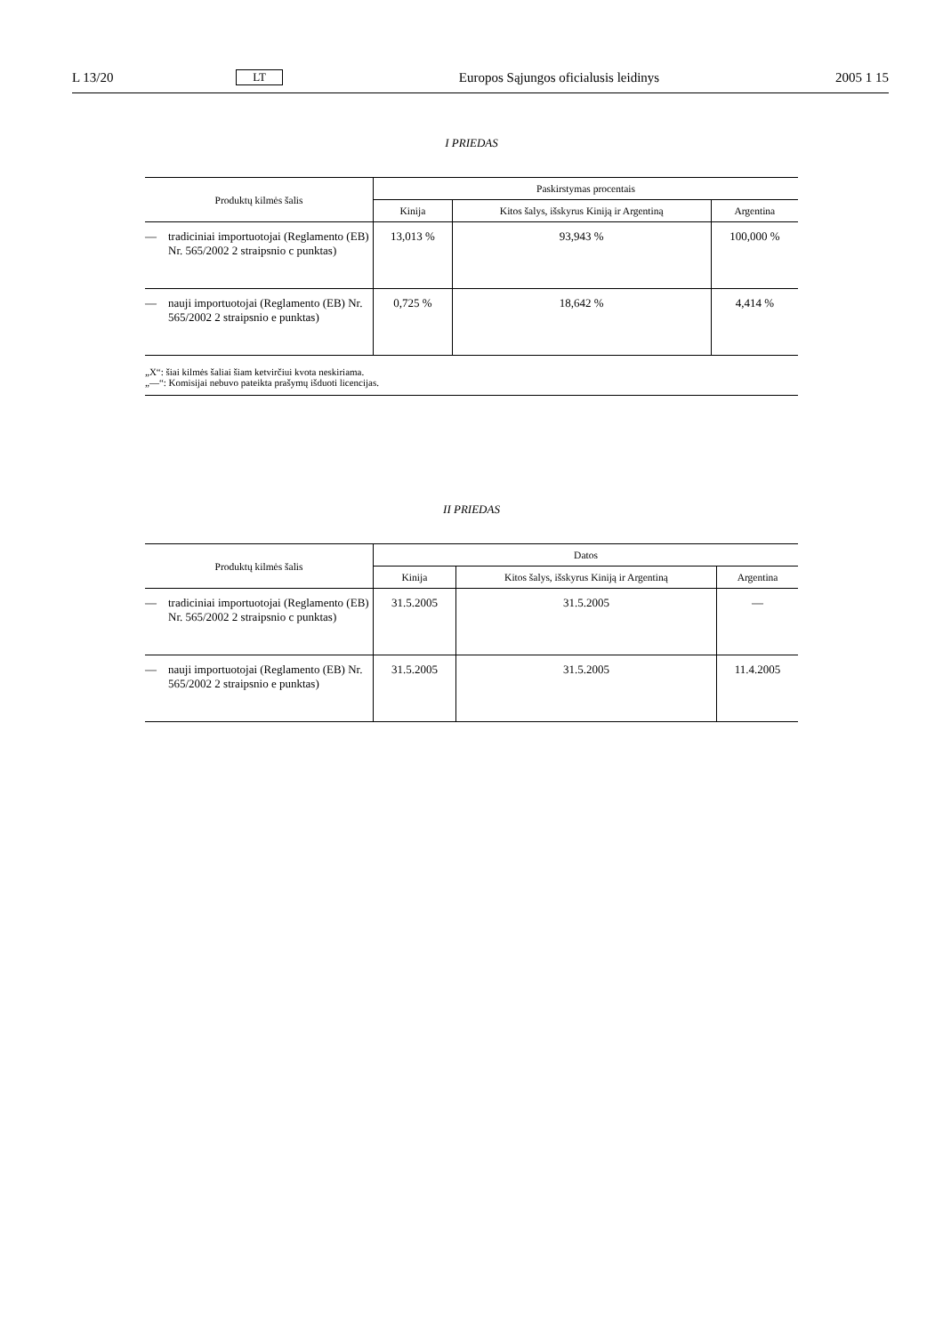L 13/20 LT Europos Sąjungos oficialusis leidinys 2005 1 15
I PRIEDAS
| Produktų kilmės šalis | Paskirstymas procentais | | |
| --- | --- | --- | --- |
| | Kinija | Kitos šalys, išskyrus Kiniją ir Argentiną | Argentina |
| — tradiciniai importuotojai (Reglamento (EB) Nr. 565/2002 2 straipsnio c punktas) | 13,013 % | 93,943 % | 100,000 % |
| — nauji importuotojai (Reglamento (EB) Nr. 565/2002 2 straipsnio e punktas) | 0,725 % | 18,642 % | 4,414 % |
| „X“: šiai kilmės šaliai šiam ketvirčiui kvota neskiriama. „—“: Komisijai nebuvo pateikta prašymų išduoti licencijas. | | | |
II PRIEDAS
| Produktų kilmės šalis | Datos | | |
| --- | --- | --- | --- |
| | Kinija | Kitos šalys, išskyrus Kiniją ir Argentiną | Argentina |
| — tradiciniai importuotojai (Reglamento (EB) Nr. 565/2002 2 straipsnio c punktas) | 31.5.2005 | 31.5.2005 | — |
| — nauji importuotojai (Reglamento (EB) Nr. 565/2002 2 straipsnio e punktas) | 31.5.2005 | 31.5.2005 | 11.4.2005 |